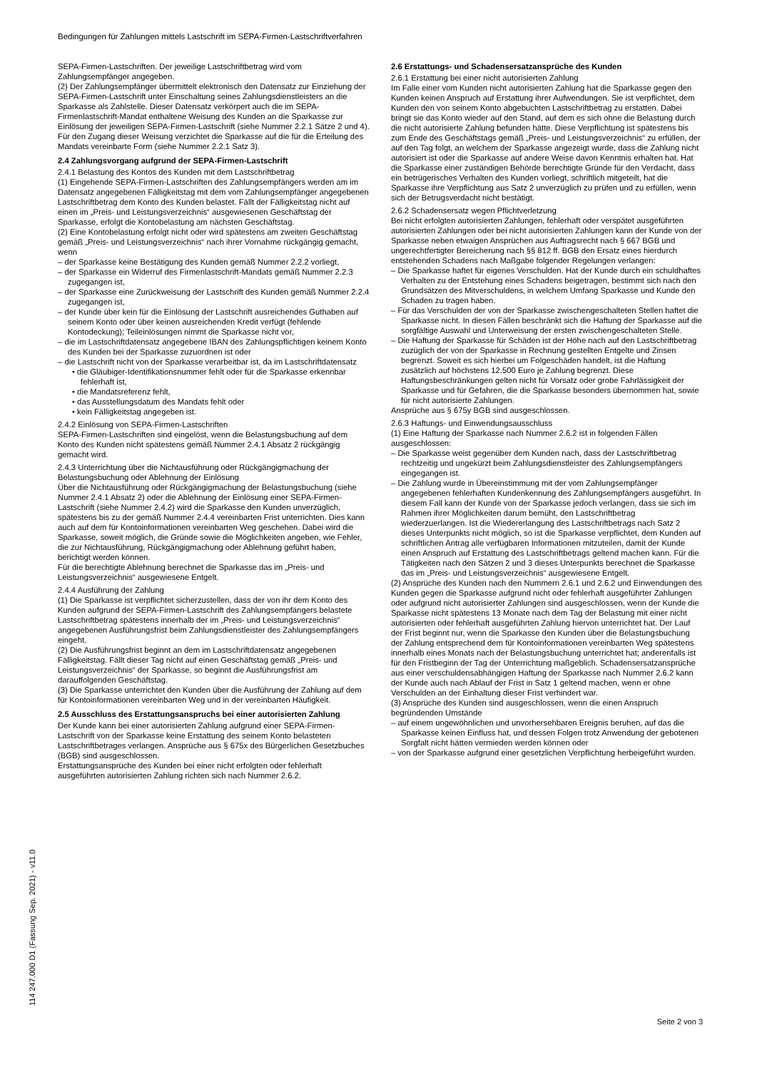Bedingungen für Zahlungen mittels Lastschrift im SEPA-Firmen-Lastschriftverfahren
SEPA-Firmen-Lastschriften. Der jeweilige Lastschriftbetrag wird vom Zahlungsempfänger angegeben.
(2) Der Zahlungsempfänger übermittelt elektronisch den Datensatz zur Einziehung der SEPA-Firmen-Lastschrift unter Einschaltung seines Zahlungsdienstleisters an die Sparkasse als Zahlstelle. Dieser Datensatz verkörpert auch die im SEPA-Firmenlastschrift-Mandat enthaltene Weisung des Kunden an die Sparkasse zur Einlösung der jeweiligen SEPA-Firmen-Lastschrift (siehe Nummer 2.2.1 Sätze 2 und 4). Für den Zugang dieser Weisung verzichtet die Sparkasse auf die für die Erteilung des Mandats vereinbarte Form (siehe Nummer 2.2.1 Satz 3).
2.4 Zahlungsvorgang aufgrund der SEPA-Firmen-Lastschrift
2.4.1 Belastung des Kontos des Kunden mit dem Lastschriftbetrag
(1) Eingehende SEPA-Firmen-Lastschriften des Zahlungsempfängers werden am im Datensatz angegebenen Fälligkeitstag mit dem vom Zahlungsempfänger angegebenen Lastschriftbetrag dem Konto des Kunden belastet. Fällt der Fälligkeitstag nicht auf einen im „Preis- und Leistungsverzeichnis“ ausgewiesenen Geschäftstag der Sparkasse, erfolgt die Kontobelastung am nächsten Geschäftstag.
(2) Eine Kontobelastung erfolgt nicht oder wird spätestens am zweiten Geschäftstag gemäß „Preis- und Leistungsverzeichnis“ nach ihrer Vornahme rückgängig gemacht, wenn
– der Sparkasse keine Bestätigung des Kunden gemäß Nummer 2.2.2 vorliegt,
– der Sparkasse ein Widerruf des Firmenlastschrift-Mandats gemäß Nummer 2.2.3 zugegangen ist,
– der Sparkasse eine Zurückweisung der Lastschrift des Kunden gemäß Nummer 2.2.4 zugegangen ist,
– der Kunde über kein für die Einlösung der Lastschrift ausreichendes Guthaben auf seinem Konto oder über keinen ausreichenden Kredit verfügt (fehlende Kontodeckung); Teileinlösungen nimmt die Sparkasse nicht vor,
– die im Lastschriftdatensatz angegebene IBAN des Zahlungspflichtigen keinem Konto des Kunden bei der Sparkasse zuzuordnen ist oder
– die Lastschrift nicht von der Sparkasse verarbeitbar ist, da im Lastschriftdatensatz
• die Gläubiger-Identifikationsnummer fehlt oder für die Sparkasse erkennbar fehlerhaft ist,
• die Mandatsreferenz fehlt,
• das Ausstellungsdatum des Mandats fehlt oder
• kein Fälligkeitstag angegeben ist.
2.4.2 Einlösung von SEPA-Firmen-Lastschriften
SEPA-Firmen-Lastschriften sind eingelöst, wenn die Belastungsbuchung auf dem Konto des Kunden nicht spätestens gemäß Nummer 2.4.1 Absatz 2 rückgängig gemacht wird.
2.4.3 Unterrichtung über die Nichtausführung oder Rückgängigmachung der Belastungsbuchung oder Ablehnung der Einlösung
Über die Nichtausführung oder Rückgängigmachung der Belastungsbuchung (siehe Nummer 2.4.1 Absatz 2) oder die Ablehnung der Einlösung einer SEPA-Firmen-Lastschrift (siehe Nummer 2.4.2) wird die Sparkasse den Kunden unverzüglich, spätestens bis zu der gemäß Nummer 2.4.4 vereinbarten Frist unterrichten. Dies kann auch auf dem für Kontoinformationen vereinbarten Weg geschehen. Dabei wird die Sparkasse, soweit möglich, die Gründe sowie die Möglichkeiten angeben, wie Fehler, die zur Nichtausführung, Rückgängigmachung oder Ablehnung geführt haben, berichtigt werden können.
Für die berechtigte Ablehnung berechnet die Sparkasse das im „Preis- und Leistungsverzeichnis“ ausgewiesene Entgelt.
2.4.4 Ausführung der Zahlung
(1) Die Sparkasse ist verpflichtet sicherzustellen, dass der von ihr dem Konto des Kunden aufgrund der SEPA-Firmen-Lastschrift des Zahlungsempfängers belastete Lastschriftbetrag spätestens innerhalb der im „Preis- und Leistungsverzeichnis“ angegebenen Ausführungsfrist beim Zahlungsdienstleister des Zahlungsempfängers eingeht.
(2) Die Ausführungsfrist beginnt an dem im Lastschriftdatensatz angegebenen Fälligkeitstag. Fällt dieser Tag nicht auf einen Geschäftstag gemäß „Preis- und Leistungsverzeichnis“ der Sparkasse, so beginnt die Ausführungsfrist am darauffolgenden Geschäftstag.
(3) Die Sparkasse unterrichtet den Kunden über die Ausführung der Zahlung auf dem für Kontoinformationen vereinbarten Weg und in der vereinbarten Häufigkeit.
2.5 Ausschluss des Erstattungsanspruchs bei einer autorisierten Zahlung
Der Kunde kann bei einer autorisierten Zahlung aufgrund einer SEPA-Firmen-Lastschrift von der Sparkasse keine Erstattung des seinem Konto belasteten Lastschriftbetrages verlangen. Ansprüche aus § 675x des Bürgerlichen Gesetzbuches (BGB) sind ausgeschlossen.
Erstattungsansprüche des Kunden bei einer nicht erfolgten oder fehlerhaft ausgeführten autorisierten Zahlung richten sich nach Nummer 2.6.2.
2.6 Erstattungs- und Schadensersatzansprüche des Kunden
2.6.1 Erstattung bei einer nicht autorisierten Zahlung
Im Falle einer vom Kunden nicht autorisierten Zahlung hat die Sparkasse gegen den Kunden keinen Anspruch auf Erstattung ihrer Aufwendungen. Sie ist verpflichtet, dem Kunden den von seinem Konto abgebuchten Lastschriftbetrag zu erstatten. Dabei bringt sie das Konto wieder auf den Stand, auf dem es sich ohne die Belastung durch die nicht autorisierte Zahlung befunden hätte. Diese Verpflichtung ist spätestens bis zum Ende des Geschäftstags gemäß „Preis- und Leistungsverzeichnis“ zu erfüllen, der auf den Tag folgt, an welchem der Sparkasse angezeigt wurde, dass die Zahlung nicht autorisiert ist oder die Sparkasse auf andere Weise davon Kenntnis erhalten hat. Hat die Sparkasse einer zuständigen Behörde berechtigte Gründe für den Verdacht, dass ein betrügerisches Verhalten des Kunden vorliegt, schriftlich mitgeteilt, hat die Sparkasse ihre Verpflichtung aus Satz 2 unverzüglich zu prüfen und zu erfüllen, wenn sich der Betrugsverdacht nicht bestätigt.
2.6.2 Schadensersatz wegen Pflichtverletzung
Bei nicht erfolgten autorisierten Zahlungen, fehlerhaft oder verspätet ausgeführten autorisierten Zahlungen oder bei nicht autorisierten Zahlungen kann der Kunde von der Sparkasse neben etwaigen Ansprüchen aus Auftragsrecht nach § 667 BGB und ungerechtfertigter Bereicherung nach §§ 812 ff. BGB den Ersatz eines hierdurch entstehenden Schadens nach Maßgabe folgender Regelungen verlangen:
– Die Sparkasse haftet für eigenes Verschulden. Hat der Kunde durch ein schuldhaftes Verhalten zu der Entstehung eines Schadens beigetragen, bestimmt sich nach den Grundsätzen des Mitverschuldens, in welchem Umfang Sparkasse und Kunde den Schaden zu tragen haben.
– Für das Verschulden der von der Sparkasse zwischengeschalteten Stellen haftet die Sparkasse nicht. In diesen Fällen beschränkt sich die Haftung der Sparkasse auf die sorgfältige Auswahl und Unterweisung der ersten zwischengeschalteten Stelle.
– Die Haftung der Sparkasse für Schäden ist der Höhe nach auf den Lastschriftbetrag zuzüglich der von der Sparkasse in Rechnung gestellten Entgelte und Zinsen begrenzt. Soweit es sich hierbei um Folgeschäden handelt, ist die Haftung zusätzlich auf höchstens 12.500 Euro je Zahlung begrenzt. Diese Haftungsbeschränkungen gelten nicht für Vorsatz oder grobe Fahrlässigkeit der Sparkasse und für Gefahren, die die Sparkasse besonders übernommen hat, sowie für nicht autorisierte Zahlungen.
Ansprüche aus § 675y BGB sind ausgeschlossen.
2.6.3 Haftungs- und Einwendungsausschluss
(1) Eine Haftung der Sparkasse nach Nummer 2.6.2 ist in folgenden Fällen ausgeschlossen:
– Die Sparkasse weist gegenüber dem Kunden nach, dass der Lastschriftbetrag rechtzeitig und ungekürzt beim Zahlungsdienstleister des Zahlungsempfängers eingegangen ist.
– Die Zahlung wurde in Übereinstimmung mit der vom Zahlungsempfänger angegebenen fehlerhaften Kundenkennung des Zahlungsempfängers ausgeführt. In diesem Fall kann der Kunde von der Sparkasse jedoch verlangen, dass sie sich im Rahmen ihrer Möglichkeiten darum bemüht, den Lastschriftbetrag wiederzuerlangen. Ist die Wiedererlangung des Lastschriftbetrags nach Satz 2 dieses Unterpunkts nicht möglich, so ist die Sparkasse verpflichtet, dem Kunden auf schriftlichen Antrag alle verfügbaren Informationen mitzuteilen, damit der Kunde einen Anspruch auf Erstattung des Lastschriftbetrags geltend machen kann. Für die Tätigkeiten nach den Sätzen 2 und 3 dieses Unterpunkts berechnet die Sparkasse das im „Preis- und Leistungsverzeichnis“ ausgewiesene Entgelt.
(2) Ansprüche des Kunden nach den Nummern 2.6.1 und 2.6.2 und Einwendungen des Kunden gegen die Sparkasse aufgrund nicht oder fehlerhaft ausgeführter Zahlungen oder aufgrund nicht autorisierter Zahlungen sind ausgeschlossen, wenn der Kunde die Sparkasse nicht spätestens 13 Monate nach dem Tag der Belastung mit einer nicht autorisierten oder fehlerhaft ausgeführten Zahlung hiervon unterrichtet hat. Der Lauf der Frist beginnt nur, wenn die Sparkasse den Kunden über die Belastungsbuchung der Zahlung entsprechend dem für Kontoinformationen vereinbarten Weg spätestens innerhalb eines Monats nach der Belastungsbuchung unterrichtet hat; anderenfalls ist für den Fristbeginn der Tag der Unterrichtung maßgeblich. Schadensersatzansprüche aus einer verschuldensabhängigen Haftung der Sparkasse nach Nummer 2.6.2 kann der Kunde auch nach Ablauf der Frist in Satz 1 geltend machen, wenn er ohne Verschulden an der Einhaltung dieser Frist verhindert war.
(3) Ansprüche des Kunden sind ausgeschlossen, wenn die einen Anspruch begründenden Umstände
– auf einem ungewöhnlichen und unvorhersehbaren Ereignis beruhen, auf das die Sparkasse keinen Einfluss hat, und dessen Folgen trotz Anwendung der gebotenen Sorgfalt nicht hätten vermieden werden können oder
– von der Sparkasse aufgrund einer gesetzlichen Verpflichtung herbeigeführt wurden.
114 247.000 D1 (Fassung Sep. 2021) - v11.0
Seite 2 von 3